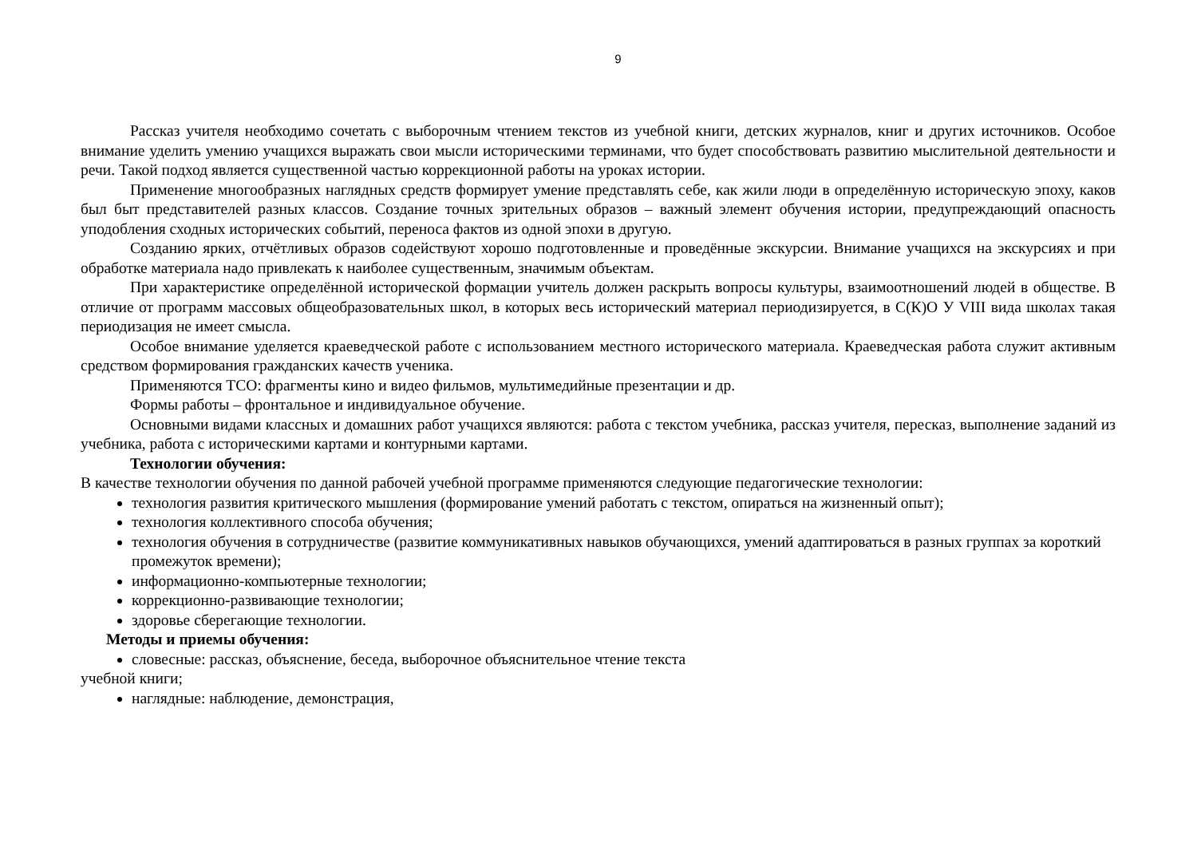9
Рассказ учителя необходимо сочетать с выборочным чтением текстов из учебной книги, детских журналов, книг и других источников. Особое внимание уделить умению учащихся выражать свои мысли историческими терминами, что будет способствовать развитию мыслительной деятельности и речи. Такой подход является существенной частью коррекционной работы на уроках истории.
Применение многообразных наглядных средств формирует умение представлять себе, как жили люди в определённую историческую эпоху, каков был быт представителей разных классов. Создание точных зрительных образов – важный элемент обучения истории, предупреждающий опасность уподобления сходных исторических событий, переноса фактов из одной эпохи в другую.
Созданию ярких, отчётливых образов содействуют хорошо подготовленные и проведённые экскурсии. Внимание учащихся на экскурсиях и при обработке материала надо привлекать к наиболее существенным, значимым объектам.
При характеристике определённой исторической формации учитель должен раскрыть вопросы культуры, взаимоотношений людей в обществе. В отличие от программ массовых общеобразовательных школ, в которых весь исторический материал периодизируется, в С(К)О У VIII вида школах такая периодизация не имеет смысла.
Особое внимание уделяется краеведческой работе с использованием местного исторического материала. Краеведческая работа служит активным средством формирования гражданских качеств ученика.
Применяются ТСО: фрагменты кино и видео фильмов, мультимедийные презентации и др.
Формы работы – фронтальное и индивидуальное обучение.
Основными видами классных и домашних работ учащихся являются: работа с текстом учебника, рассказ учителя, пересказ, выполнение заданий из учебника, работа с историческими картами и контурными картами.
Технологии обучения:
В качестве технологии обучения по данной рабочей учебной программе применяются следующие педагогические технологии:
технология развития критического мышления (формирование умений работать с текстом, опираться на жизненный опыт);
технология коллективного способа обучения;
технология обучения в сотрудничестве (развитие коммуникативных навыков обучающихся, умений адаптироваться в разных группах за короткий промежуток времени);
информационно-компьютерные технологии;
коррекционно-развивающие технологии;
здоровье сберегающие технологии.
Методы и приемы обучения:
словесные: рассказ, объяснение, беседа, выборочное объяснительное чтение текста
учебной книги;
наглядные: наблюдение, демонстрация,